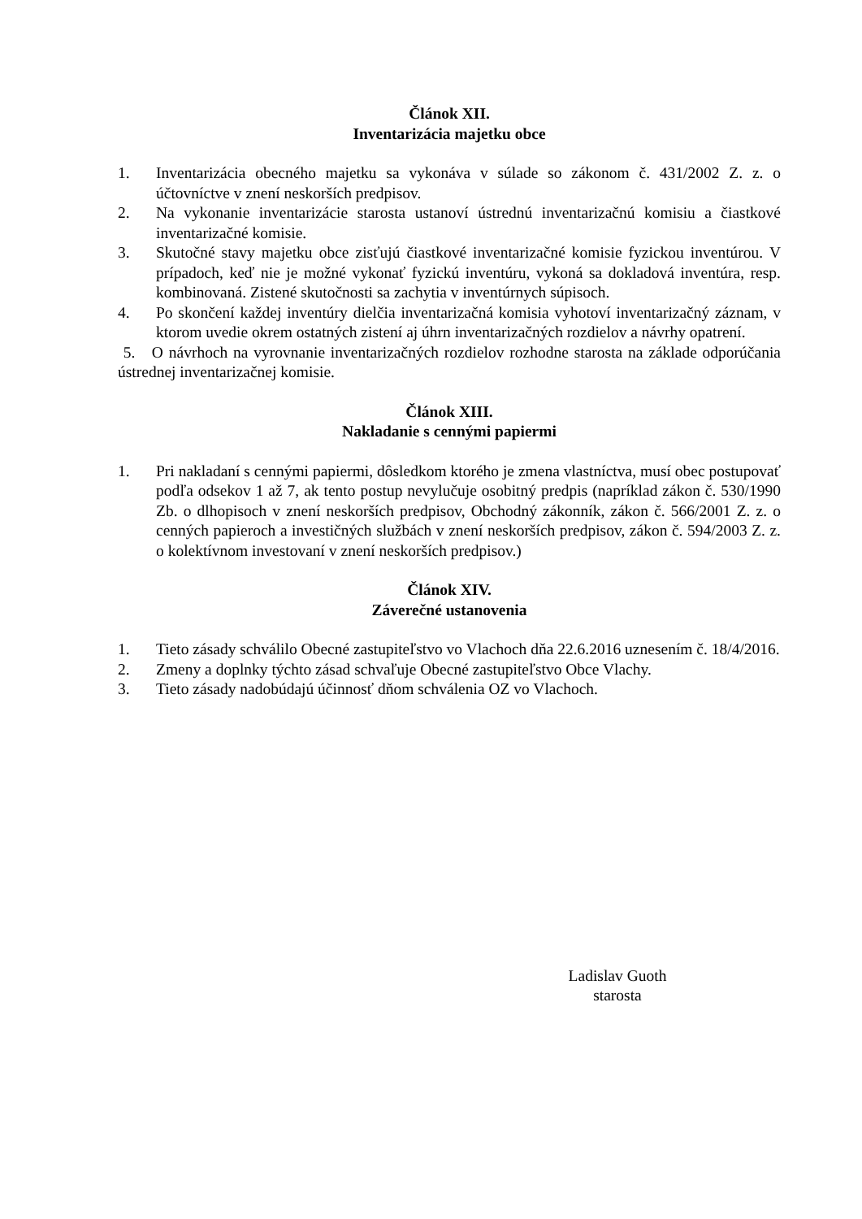Článok XII.
Inventarizácia majetku obce
1. Inventarizácia obecného majetku sa vykonáva v súlade so zákonom č. 431/2002 Z. z. o účtovníctve v znení neskorších predpisov.
2. Na vykonanie inventarizácie starosta ustanoví ústrednú inventarizačnú komisiu a čiastkové inventarizačné komisie.
3. Skutočné stavy majetku obce zisťujú čiastkové inventarizačné komisie fyzickou inventúrou. V prípadoch, keď nie je možné vykonať fyzickú inventúru, vykoná sa dokladová inventúra, resp. kombinovaná. Zistené skutočnosti sa zachytia v inventúrnych súpisoch.
4. Po skončení každej inventúry dielčia inventarizačná komisia vyhotoví inventarizačný záznam, v ktorom uvedie okrem ostatných zistení aj úhrn inventarizačných rozdielov a návrhy opatrení.
5. O návrhoch na vyrovnanie inventarizačných rozdielov rozhodne starosta na základe odporúčania ústrednej inventarizačnej komisie.
Článok XIII.
Nakladanie s cennými papiermi
1. Pri nakladaní s cennými papiermi, dôsledkom ktorého je zmena vlastníctva, musí obec postupovať podľa odsekov 1 až 7, ak tento postup nevylučuje osobitný predpis (napríklad zákon č. 530/1990 Zb. o dlhopisoch v znení neskorších predpisov, Obchodný zákonník, zákon č. 566/2001 Z. z. o cenných papieroch a investičných službách v znení neskorších predpisov, zákon č. 594/2003 Z. z. o kolektívnom investovaní v znení neskorších predpisov.)
Článok XIV.
Záverečné ustanovenia
1. Tieto zásady schválilo Obecné zastupiteľstvo vo Vlachoch dňa 22.6.2016 uznesením č. 18/4/2016.
2. Zmeny a doplnky týchto zásad schvaľuje Obecné zastupiteľstvo Obce Vlachy.
3. Tieto zásady nadobúdajú účinnosť dňom schválenia OZ vo Vlachoch.
Ladislav Guoth
starosta